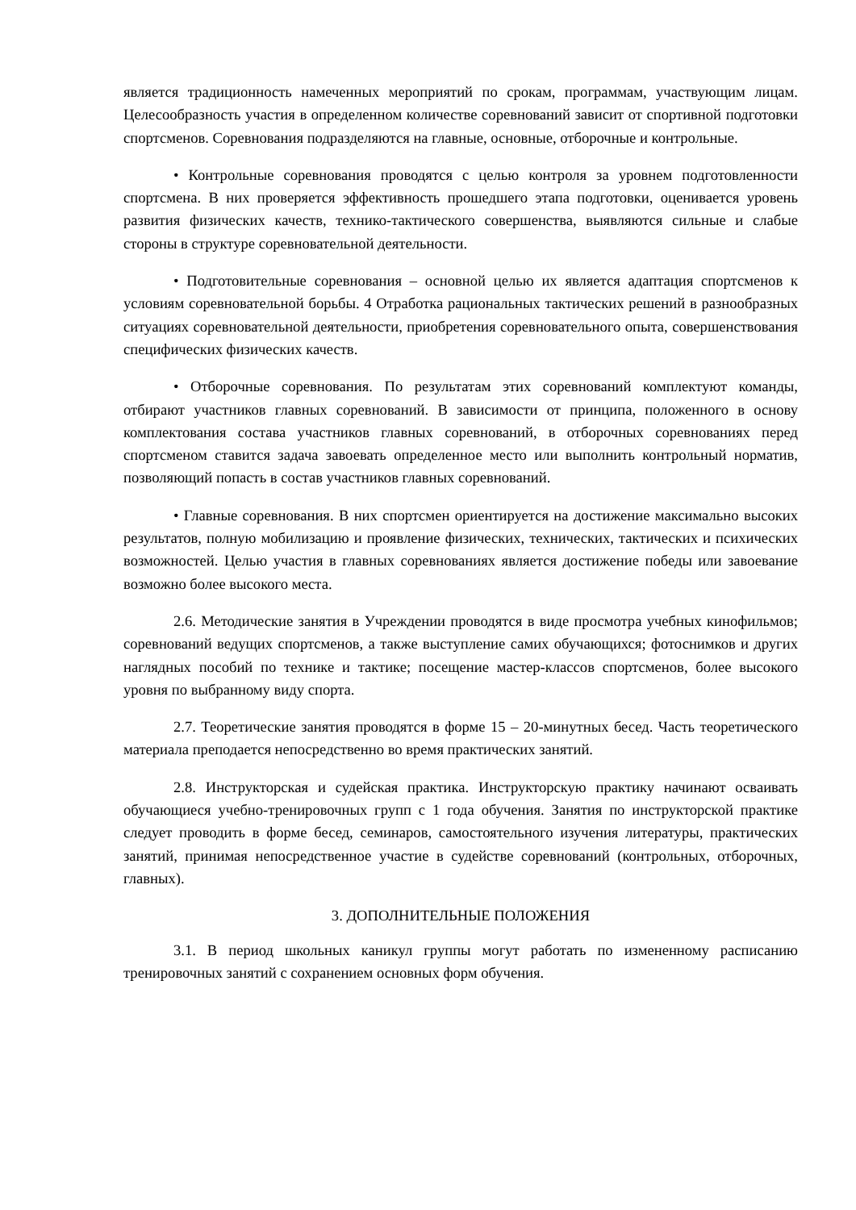является традиционность намеченных мероприятий по срокам, программам, участвующим лицам. Целесообразность участия в определенном количестве соревнований зависит от спортивной подготовки спортсменов. Соревнования подразделяются на главные, основные, отборочные и контрольные.
• Контрольные соревнования проводятся с целью контроля за уровнем подготовленности спортсмена. В них проверяется эффективность прошедшего этапа подготовки, оценивается уровень развития физических качеств, технико-тактического совершенства, выявляются сильные и слабые стороны в структуре соревновательной деятельности.
• Подготовительные соревнования – основной целью их является адаптация спортсменов к условиям соревновательной борьбы. 4 Отработка рациональных тактических решений в разнообразных ситуациях соревновательной деятельности, приобретения соревновательного опыта, совершенствования специфических физических качеств.
• Отборочные соревнования. По результатам этих соревнований комплектуют команды, отбирают участников главных соревнований. В зависимости от принципа, положенного в основу комплектования состава участников главных соревнований, в отборочных соревнованиях перед спортсменом ставится задача завоевать определенное место или выполнить контрольный норматив, позволяющий попасть в состав участников главных соревнований.
• Главные соревнования. В них спортсмен ориентируется на достижение максимально высоких результатов, полную мобилизацию и проявление физических, технических, тактических и психических возможностей. Целью участия в главных соревнованиях является достижение победы или завоевание возможно более высокого места.
2.6. Методические занятия в Учреждении проводятся в виде просмотра учебных кинофильмов; соревнований ведущих спортсменов, а также выступление самих обучающихся; фотоснимков и других наглядных пособий по технике и тактике; посещение мастер-классов спортсменов, более высокого уровня по выбранному виду спорта.
2.7. Теоретические занятия проводятся в форме 15 – 20-минутных бесед. Часть теоретического материала преподается непосредственно во время практических занятий.
2.8. Инструкторская и судейская практика. Инструкторскую практику начинают осваивать обучающиеся учебно-тренировочных групп с 1 года обучения. Занятия по инструкторской практике следует проводить в форме бесед, семинаров, самостоятельного изучения литературы, практических занятий, принимая непосредственное участие в судействе соревнований (контрольных, отборочных, главных).
3. ДОПОЛНИТЕЛЬНЫЕ ПОЛОЖЕНИЯ
3.1. В период школьных каникул группы могут работать по измененному расписанию тренировочных занятий с сохранением основных форм обучения.